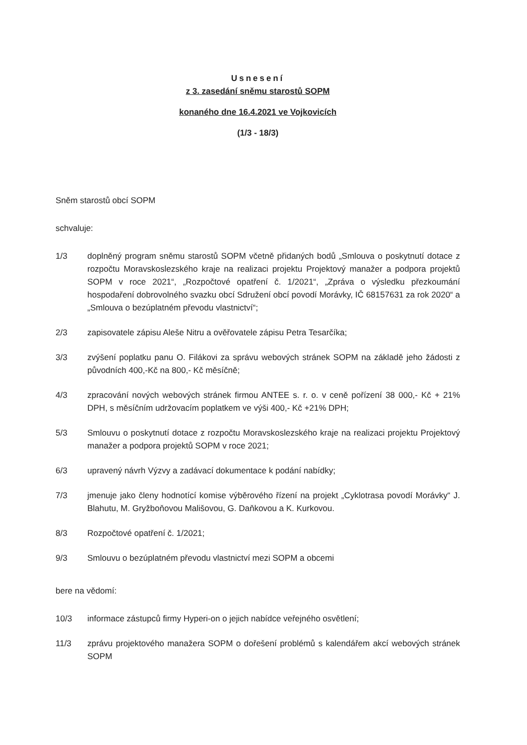Usnesení
z 3. zasedání sněmu starostů SOPM
konaného dne 16.4.2021 ve Vojkovicích
(1/3 - 18/3)
Sněm starostů obcí SOPM
schvaluje:
1/3 doplněný program sněmu starostů SOPM včetně přidaných bodů „Smlouva o poskytnutí dotace z rozpočtu Moravskoslezského kraje na realizaci projektu Projektový manažer a podpora projektů SOPM v roce 2021“, „Rozpočtové opatření č. 1/2021“, „Zpráva o výsledku přezkoumání hospodaření dobrovolného svazku obcí Sdružení obcí povodí Morávky, IČ 68157631 za rok 2020“ a „Smlouva o bezúplatném převodu vlastnictví“;
2/3 zapisovatele zápisu Aleše Nitru a ověřovatele zápisu Petra Tesarčíka;
3/3 zvýšení poplatku panu O. Filákovi za správu webových stránek SOPM na základě jeho žádosti z původních 400,-Kč na 800,- Kč měsíčně;
4/3 zpracování nových webových stránek firmou ANTEE s. r. o. v ceně pořízení 38 000,- Kč + 21% DPH, s měsíčním udržovacím poplatkem ve výši 400,- Kč +21% DPH;
5/3 Smlouvu o poskytnutí dotace z rozpočtu Moravskoslezského kraje na realizaci projektu Projektový manažer a podpora projektů SOPM v roce 2021;
6/3 upravený návrh Výzvy a zadávací dokumentace k podání nabídky;
7/3 jmenuje jako členy hodnotící komise výběrového řízení na projekt „Cyklotrasa povodí Morávky“ J. Blahutu, M. Gryžboňovou Mališovou, G. Daňkovou a K. Kurkovou.
8/3 Rozpočtové opatření č. 1/2021;
9/3 Smlouvu o bezúplatném převodu vlastnictví mezi SOPM a obcemi
bere na vědomí:
10/3 informace zástupců firmy Hyperi-on o jejich nabídce veřejného osvětlení;
11/3 zprávu projektového manažera SOPM o dořešení problémů s kalendářem akcí webových stránek SOPM